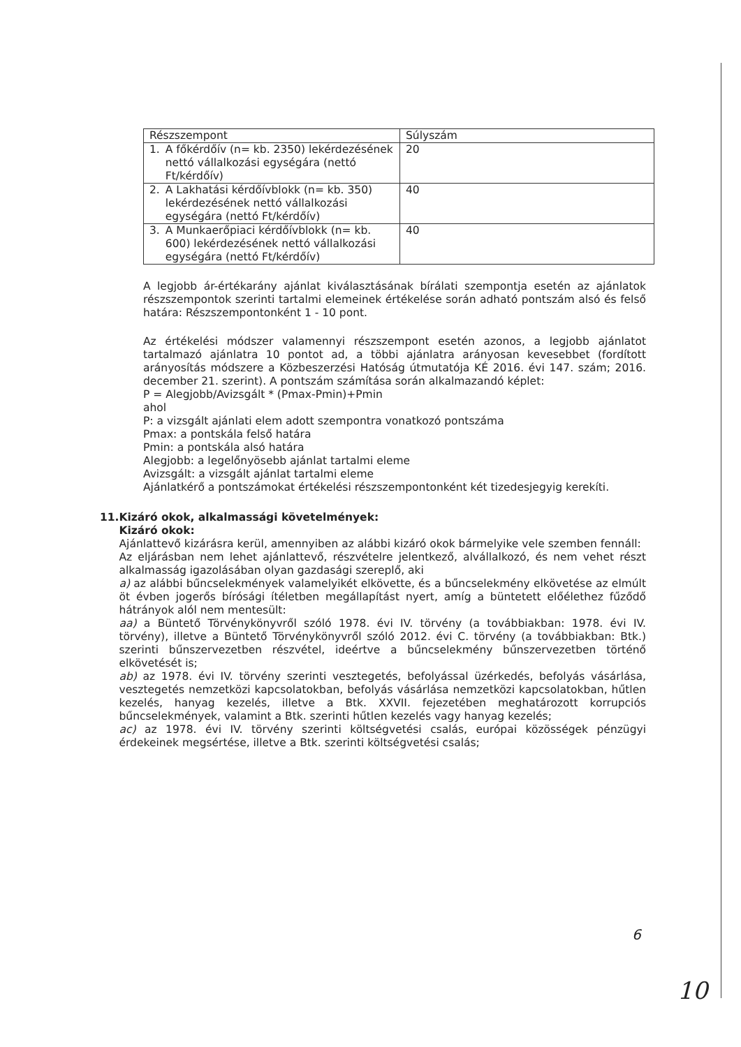| Részszempont | Súlyszám |
| --- | --- |
| 1. A főkérdőív (n= kb. 2350) lekérdezésének nettó vállalkozási egységára (nettó Ft/kérdőív) | 20 |
| 2. A Lakhatási kérdőívblokk (n= kb. 350) lekérdezésének nettó vállalkozási egységára (nettó Ft/kérdőív) | 40 |
| 3. A Munkaerőpiaci kérdőívblokk (n= kb. 600) lekérdezésének nettó vállalkozási egységára (nettó Ft/kérdőív) | 40 |
A legjobb ár-értékarány ajánlat kiválasztásának bírálati szempontja esetén az ajánlatok részszempontok szerinti tartalmi elemeinek értékelése során adható pontszám alsó és felső határa: Részszempontonként 1 - 10 pont.
Az értékelési módszer valamennyi részszempont esetén azonos, a legjobb ajánlatot tartalmazó ajánlatra 10 pontot ad, a többi ajánlatra arányosan kevesebbet (fordított arányosítás módszere a Közbeszerzési Hatóság útmutatója KÉ 2016. évi 147. szám; 2016. december 21. szerint). A pontszám számítása során alkalmazandó képlet:
P = Alegjobb/Avizsgált * (Pmax-Pmin)+Pmin
ahol
P: a vizsgált ajánlati elem adott szempontra vonatkozó pontszáma
Pmax: a pontskála felső határa
Pmin: a pontskála alsó határa
Alegjobb: a legelőnyösebb ajánlat tartalmi eleme
Avizsgált: a vizsgált ajánlat tartalmi eleme
Ajánlatkérő a pontszámokat értékelési részszempontonként két tizedesjegyig kerekíti.
11. Kizáró okok, alkalmassági követelmények:
Kizáró okok:
Ajánlattevő kizárásra kerül, amennyiben az alábbi kizáró okok bármelyike vele szemben fennáll:
Az eljárásban nem lehet ajánlattevő, részvételre jelentkező, alvállalkozó, és nem vehet részt alkalmasság igazolásában olyan gazdasági szereplő, aki
a) az alábbi bűncselekmények valamelyikét elkövette, és a bűncselekmény elkövetése az elmúlt öt évben jogerős bírósági ítéletben megállapítást nyert, amíg a büntetett előélethez fűződő hátrányok alól nem mentesült:
aa) a Büntető Törvénykönyvről szóló 1978. évi IV. törvény (a továbbiakban: 1978. évi IV. törvény), illetve a Büntető Törvénykönyvről szóló 2012. évi C. törvény (a továbbiakban: Btk.) szerinti bűnszervezetben részvétel, ideértve a bűncselekmény bűnszervezetben történő elkövetését is;
ab) az 1978. évi IV. törvény szerinti vesztegetés, befolyással üzérkedés, befolyás vásárlása, vesztegetés nemzetközi kapcsolatokban, befolyás vásárlása nemzetközi kapcsolatokban, hűtlen kezelés, hanyag kezelés, illetve a Btk. XXVII. fejezetében meghatározott korrupciós bűncselekmények, valamint a Btk. szerinti hűtlen kezelés vagy hanyag kezelés;
ac) az 1978. évi IV. törvény szerinti költségvetési csalás, európai közösségek pénzügyi érdekeinek megsértése, illetve a Btk. szerinti költségvetési csalás;
6
10